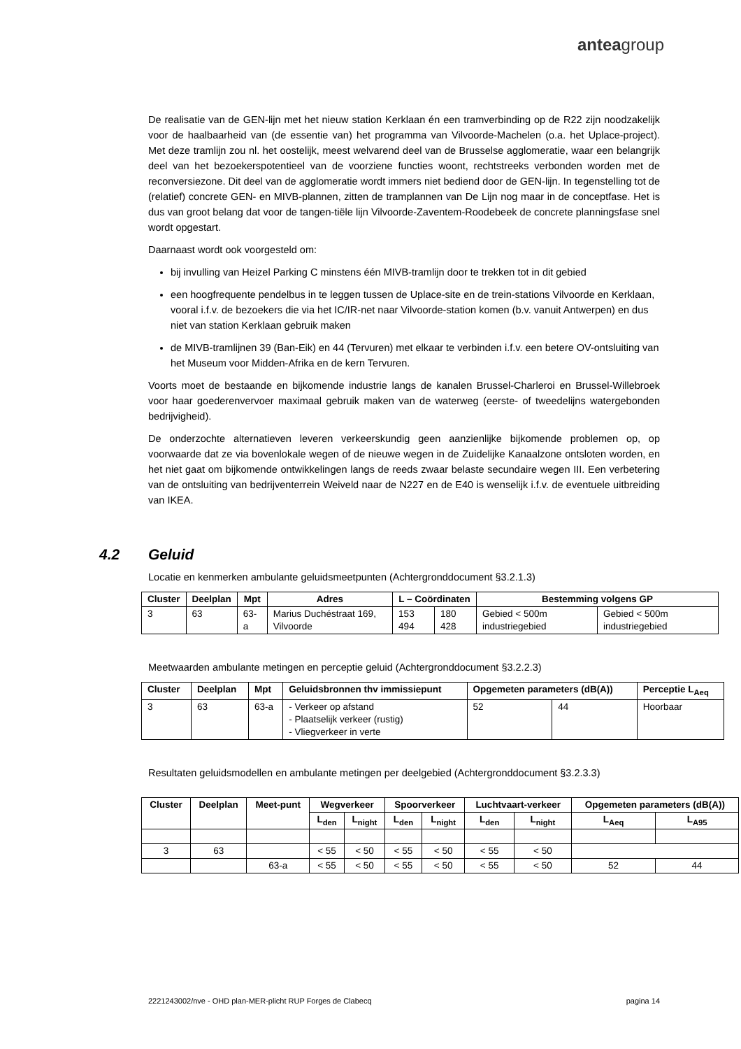anteagroup
De realisatie van de GEN-lijn met het nieuw station Kerklaan én een tramverbinding op de R22 zijn noodzakelijk voor de haalbaarheid van (de essentie van) het programma van Vilvoorde-Machelen (o.a. het Uplace-project). Met deze tramlijn zou nl. het oostelijk, meest welvarend deel van de Brusselse agglomeratie, waar een belangrijk deel van het bezoekerspotentieel van de voorziene functies woont, rechtstreeks verbonden worden met de reconversiezone. Dit deel van de agglomeratie wordt immers niet bediend door de GEN-lijn. In tegenstelling tot de (relatief) concrete GEN- en MIVB-plannen, zitten de tramplannen van De Lijn nog maar in de conceptfase. Het is dus van groot belang dat voor de tangen-tiële lijn Vilvoorde-Zaventem-Roodebeek de concrete planningsfase snel wordt opgestart.
Daarnaast wordt ook voorgesteld om:
bij invulling van Heizel Parking C minstens één MIVB-tramlijn door te trekken tot in dit gebied
een hoogfrequente pendelbus in te leggen tussen de Uplace-site en de trein-stations Vilvoorde en Kerklaan, vooral i.f.v. de bezoekers die via het IC/IR-net naar Vilvoorde-station komen (b.v. vanuit Antwerpen) en dus niet van station Kerklaan gebruik maken
de MIVB-tramlijnen 39 (Ban-Eik) en 44 (Tervuren) met elkaar te verbinden i.f.v. een betere OV-ontsluiting van het Museum voor Midden-Afrika en de kern Tervuren.
Voorts moet de bestaande en bijkomende industrie langs de kanalen Brussel-Charleroi en Brussel-Willebroek voor haar goederenvervoer maximaal gebruik maken van de waterweg (eerste- of tweedelijns watergebonden bedrijvigheid).
De onderzochte alternatieven leveren verkeerskundig geen aanzienlijke bijkomende problemen op, op voorwaarde dat ze via bovenlokale wegen of de nieuwe wegen in de Zuidelijke Kanaalzone ontsloten worden, en het niet gaat om bijkomende ontwikkelingen langs de reeds zwaar belaste secundaire wegen III. Een verbetering van de ontsluiting van bedrijventerrein Weiveld naar de N227 en de E40 is wenselijk i.f.v. de eventuele uitbreiding van IKEA.
4.2 Geluid
Locatie en kenmerken ambulante geluidsmeetpunten (Achtergronddocument §3.2.1.3)
| Cluster | Deelplan | Mpt | Adres | L – Coördinaten | | Bestemming volgens GP | |
| --- | --- | --- | --- | --- | --- | --- | --- |
| 3 | 63 | 63-a | Marius Duchéstraat 169, Vilvoorde | 153 494 | 180 428 | Gebied < 500m industriegebied | Gebied < 500m industriegebied |
Meetwaarden ambulante metingen en perceptie geluid (Achtergronddocument §3.2.2.3)
| Cluster | Deelplan | Mpt | Geluidsbronnen thv immissiepunt | Opgemeten parameters (dB(A)) | | Perceptie L<sub>Aeq</sub> |
| --- | --- | --- | --- | --- | --- | --- |
| 3 | 63 | 63-a | - Verkeer op afstand - Plaatselijk verkeer (rustig) - Vliegverkeer in verte | 52 | 44 | Hoorbaar |
Resultaten geluidsmodellen en ambulante metingen per deelgebied (Achtergronddocument §3.2.3.3)
| Cluster | Deelplan | Meet-punt | Wegverkeer | | Spoorverkeer | | Luchtvaart-verkeer | | Opgemeten parameters (dB(A)) | |
| --- | --- | --- | --- | --- | --- | --- | --- | --- | --- | --- |
| | | | L<sub>den</sub> | L<sub>night</sub> | L<sub>den</sub> | L<sub>night</sub> | L<sub>den</sub> | L<sub>night</sub> | L<sub>Aeq</sub> | L<sub>A95</sub> |
| 3 | 63 | | < 55 | < 50 | < 55 | < 50 | < 55 | < 50 | | |
| | | 63-a | < 55 | < 50 | < 55 | < 50 | < 55 | < 50 | 52 | 44 |
2221243002/nve - OHD plan-MER-plicht RUP Forges de Clabecq pagina 14